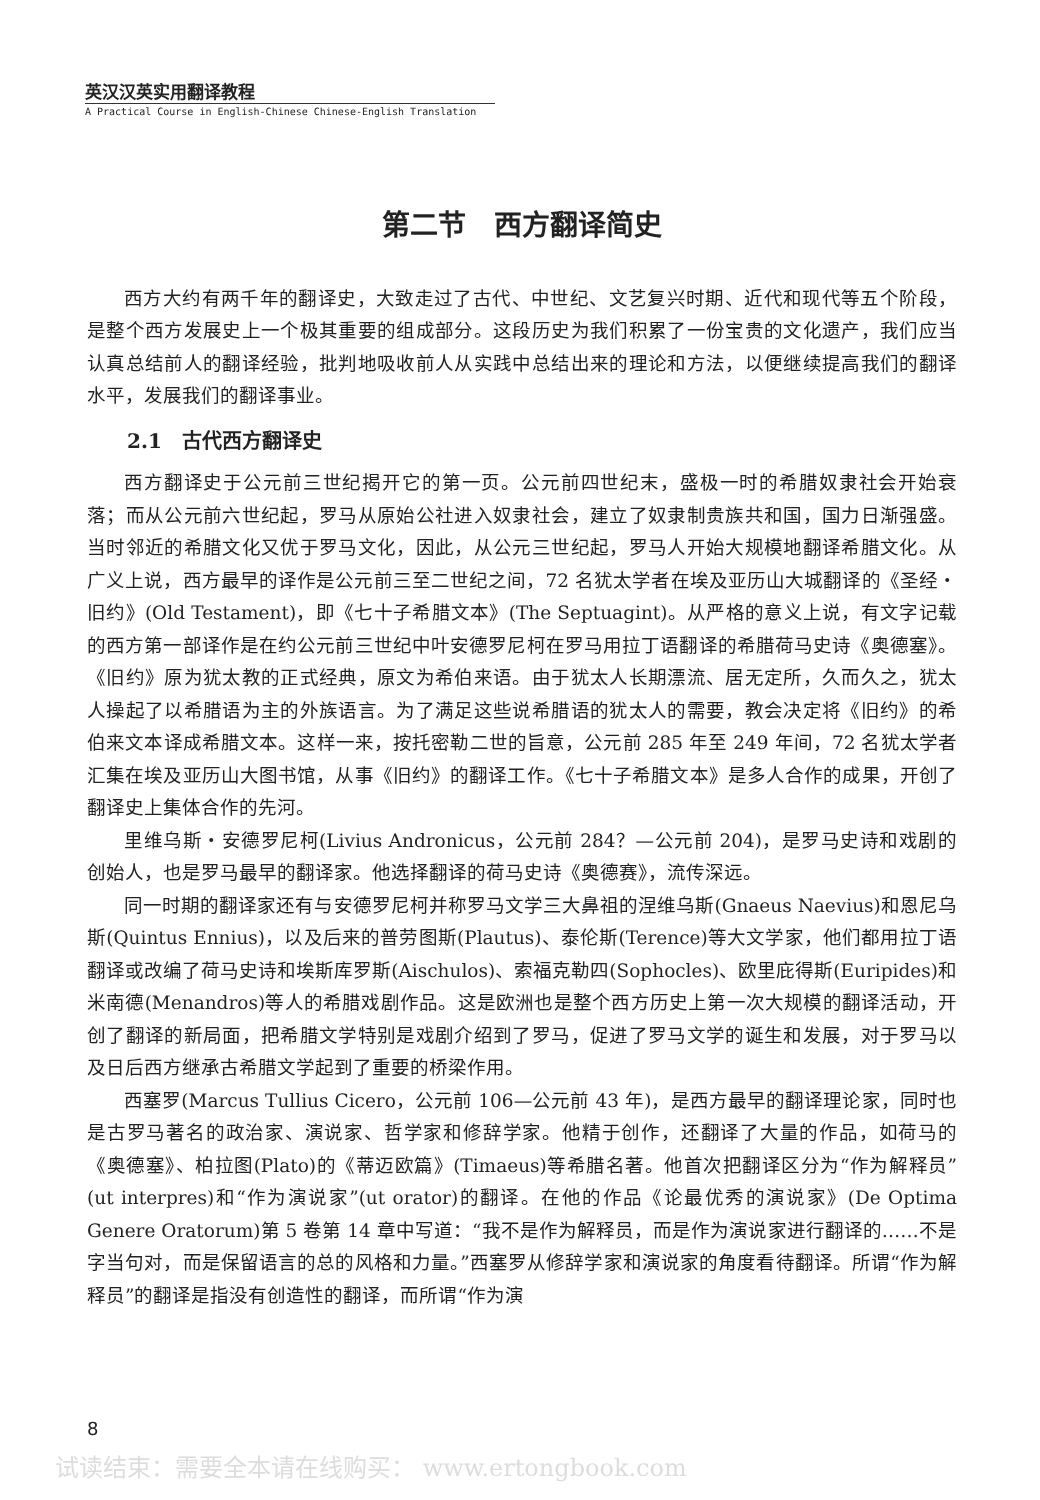英汉汉英实用翻译教程
A Practical Course in English-Chinese Chinese-English Translation
第二节　西方翻译简史
西方大约有两千年的翻译史，大致走过了古代、中世纪、文艺复兴时期、近代和现代等五个阶段，是整个西方发展史上一个极其重要的组成部分。这段历史为我们积累了一份宝贵的文化遗产，我们应当认真总结前人的翻译经验，批判地吸收前人从实践中总结出来的理论和方法，以便继续提高我们的翻译水平，发展我们的翻译事业。
2.1　古代西方翻译史
西方翻译史于公元前三世纪揭开它的第一页。公元前四世纪末，盛极一时的希腊奴隶社会开始衰落；而从公元前六世纪起，罗马从原始公社进入奴隶社会，建立了奴隶制贵族共和国，国力日渐强盛。当时邻近的希腊文化又优于罗马文化，因此，从公元三世纪起，罗马人开始大规模地翻译希腊文化。从广义上说，西方最早的译作是公元前三至二世纪之间，72 名犹太学者在埃及亚历山大城翻译的《圣经・旧约》(Old Testament)，即《七十子希腊文本》(The Septuagint)。从严格的意义上说，有文字记载的西方第一部译作是在约公元前三世纪中叶安德罗尼柯在罗马用拉丁语翻译的希腊荷马史诗《奥德塞》。《旧约》原为犹太教的正式经典，原文为希伯来语。由于犹太人长期漂流、居无定所，久而久之，犹太人操起了以希腊语为主的外族语言。为了满足这些说希腊语的犹太人的需要，教会决定将《旧约》的希伯来文本译成希腊文本。这样一来，按托密勒二世的旨意，公元前 285 年至 249 年间，72 名犹太学者汇集在埃及亚历山大图书馆，从事《旧约》的翻译工作。《七十子希腊文本》是多人合作的成果，开创了翻译史上集体合作的先河。
里维乌斯・安德罗尼柯(Livius Andronicus，公元前 284？—公元前 204)，是罗马史诗和戏剧的创始人，也是罗马最早的翻译家。他选择翻译的荷马史诗《奥德赛》，流传深远。
同一时期的翻译家还有与安德罗尼柯并称罗马文学三大鼻祖的涅维乌斯(Gnaeus Naevius)和恩尼乌斯(Quintus Ennius)，以及后来的普劳图斯(Plautus)、泰伦斯(Terence)等大文学家，他们都用拉丁语翻译或改编了荷马史诗和埃斯库罗斯(Aischulos)、索福克勒四(Sophocles)、欧里庇得斯(Euripides)和米南德(Menandros)等人的希腊戏剧作品。这是欧洲也是整个西方历史上第一次大规模的翻译活动，开创了翻译的新局面，把希腊文学特别是戏剧介绍到了罗马，促进了罗马文学的诞生和发展，对于罗马以及日后西方继承古希腊文学起到了重要的桥梁作用。
西塞罗(Marcus Tullius Cicero，公元前 106—公元前 43 年)，是西方最早的翻译理论家，同时也是古罗马著名的政治家、演说家、哲学家和修辞学家。他精于创作，还翻译了大量的作品，如荷马的《奥德塞》、柏拉图(Plato)的《蒂迈欧篇》(Timaeus)等希腊名著。他首次把翻译区分为“作为解释员”(ut interpres)和“作为演说家”(ut orator)的翻译。在他的作品《论最优秀的演说家》(De Optima Genere Oratorum)第 5 卷第 14 章中写道：“我不是作为解释员，而是作为演说家进行翻译的……不是字当句对，而是保留语言的总的风格和力量。”西塞罗从修辞学家和演说家的角度看待翻译。所谓“作为解释员”的翻译是指没有创造性的翻译，而所谓“作为演
8
试读结束：需要全本请在线购买： www.ertongbook.com